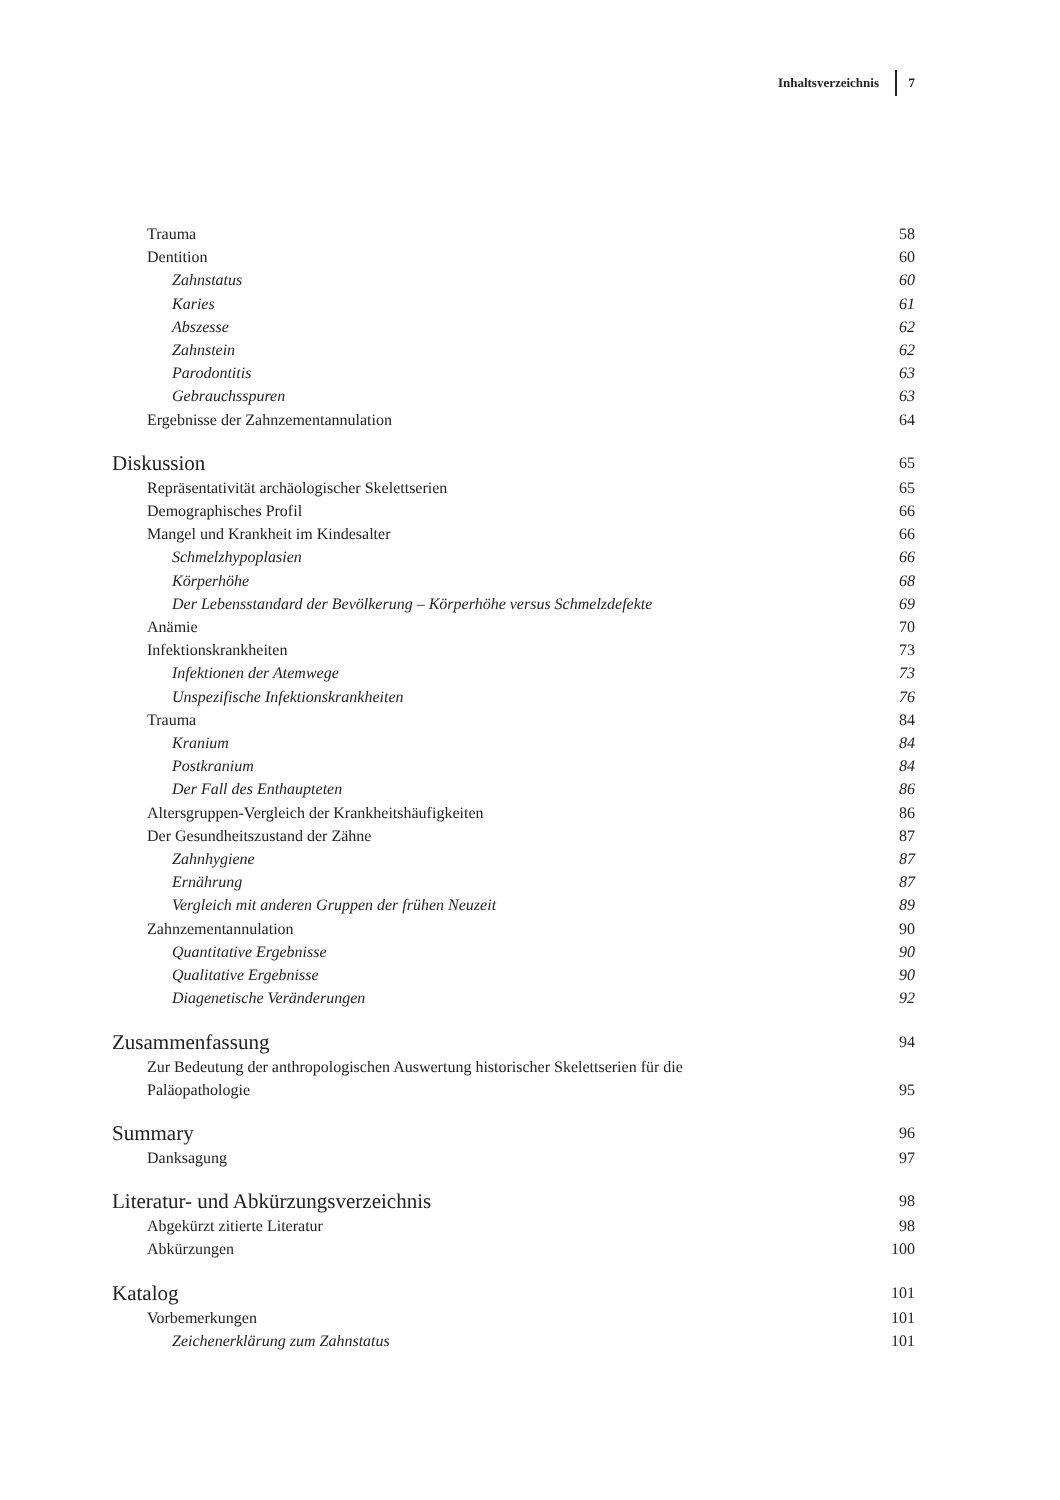Inhaltsverzeichnis 7
Trauma 58
Dentition 60
Zahnstatus 60
Karies 61
Abszesse 62
Zahnstein 62
Parodontitis 63
Gebrauchsspuren 63
Ergebnisse der Zahnzementannulation 64
Diskussion 65
Repräsentativität archäologischer Skelettserien 65
Demographisches Profil 66
Mangel und Krankheit im Kindesalter 66
Schmelzhypoplasien 66
Körperhöhe 68
Der Lebensstandard der Bevölkerung – Körperhöhe versus Schmelzdefekte 69
Anämie 70
Infektionskrankheiten 73
Infektionen der Atemwege 73
Unspezifische Infektionskrankheiten 76
Trauma 84
Kranium 84
Postkranium 84
Der Fall des Enthaupteten 86
Altersgruppen-Vergleich der Krankheitshäufigkeiten 86
Der Gesundheitszustand der Zähne 87
Zahnhygiene 87
Ernährung 87
Vergleich mit anderen Gruppen der frühen Neuzeit 89
Zahnzementannulation 90
Quantitative Ergebnisse 90
Qualitative Ergebnisse 90
Diagenetische Veränderungen 92
Zusammenfassung 94
Zur Bedeutung der anthropologischen Auswertung historischer Skelettserien für die
Paläopathologie 95
Summary 96
Danksagung 97
Literatur- und Abkürzungsverzeichnis 98
Abgekürzt zitierte Literatur 98
Abkürzungen 100
Katalog 101
Vorbemerkungen 101
Zeichenerklärung zum Zahnstatus 101